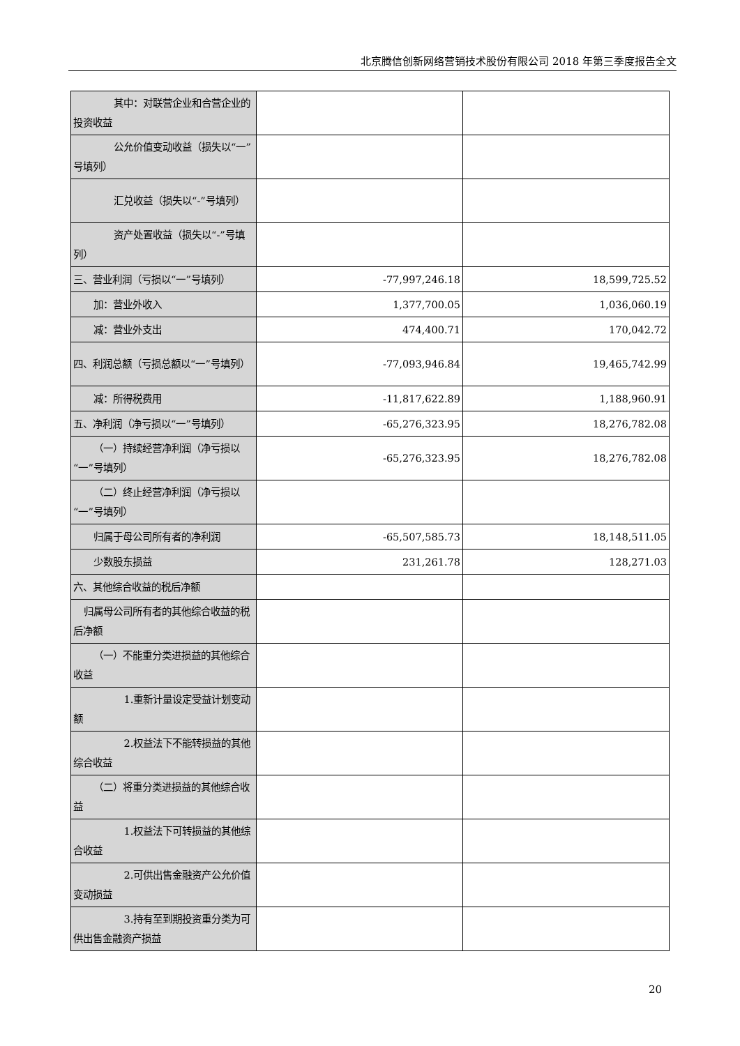北京腾信创新网络营销技术股份有限公司 2018 年第三季度报告全文
| 其中：对联营企业和合营企业的投资收益 | | |
| 公允价值变动收益（损失以“一”号填列） | | |
| 汇兑收益（损失以“-”号填列） | | |
| 资产处置收益（损失以“-”号填列） | | |
| 三、营业利润（亏损以“一”号填列） | -77,997,246.18 | 18,599,725.52 |
| 加：营业外收入 | 1,377,700.05 | 1,036,060.19 |
| 减：营业外支出 | 474,400.71 | 170,042.72 |
| 四、利润总额（亏损总额以“一”号填列） | -77,093,946.84 | 19,465,742.99 |
| 减：所得税费用 | -11,817,622.89 | 1,188,960.91 |
| 五、净利润（净亏损以“一”号填列） | -65,276,323.95 | 18,276,782.08 |
| （一）持续经营净利润（净亏损以“一”号填列） | -65,276,323.95 | 18,276,782.08 |
| （二）终止经营净利润（净亏损以“一”号填列） | | |
| 归属于母公司所有者的净利润 | -65,507,585.73 | 18,148,511.05 |
| 少数股东损益 | 231,261.78 | 128,271.03 |
| 六、其他综合收益的税后净额 | | |
| 归属母公司所有者的其他综合收益的税后净额 | | |
| （一）不能重分类进损益的其他综合收益 | | |
| 1.重新计量设定受益计划变动额 | | |
| 2.权益法下不能转损益的其他综合收益 | | |
| （二）将重分类进损益的其他综合收益 | | |
| 1.权益法下可转损益的其他综合收益 | | |
| 2.可供出售金融资产公允价值变动损益 | | |
| 3.持有至到期投资重分类为可供出售金融资产损益 | | |
20